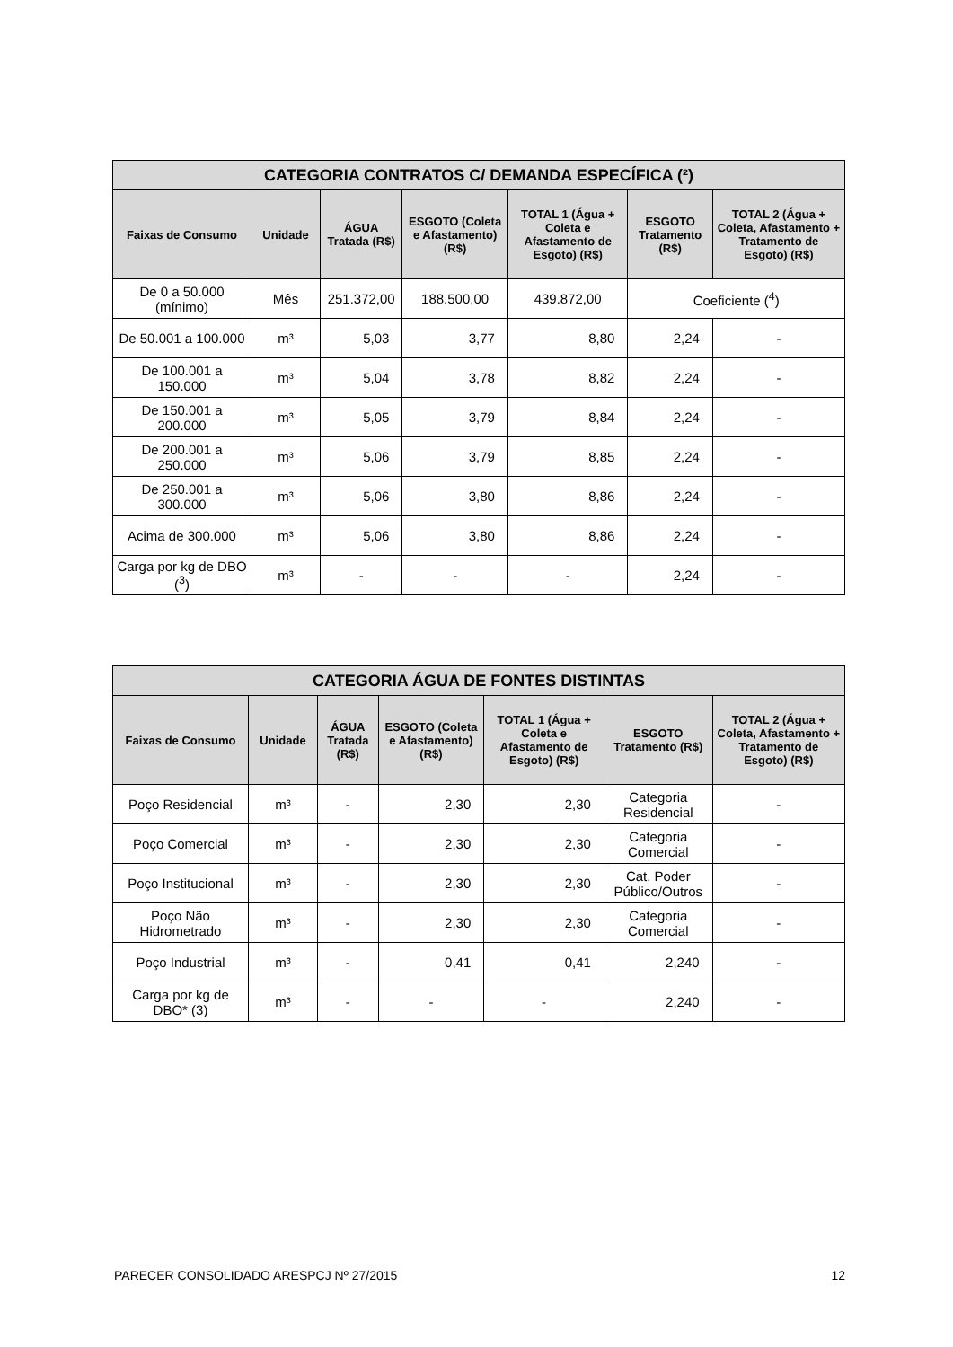| CATEGORIA CONTRATOS C/ DEMANDA ESPECÍFICA (²) | | | | | | |
| --- | --- | --- | --- | --- | --- | --- |
| Faixas de Consumo | Unidade | ÁGUA Tratada (R$) | ESGOTO (Coleta e Afastamento) (R$) | TOTAL 1 (Água + Coleta e Afastamento de Esgoto) (R$) | ESGOTO Tratamento (R$) | TOTAL 2 (Água + Coleta, Afastamento + Tratamento de Esgoto) (R$) |
| De 0 a 50.000 (mínimo) | Mês | 251.372,00 | 188.500,00 | 439.872,00 | Coeficiente (<sup>4</sup>) | |
| De 50.001 a 100.000 | m³ | 5,03 | 3,77 | 8,80 | 2,24 | - |
| De 100.001 a 150.000 | m³ | 5,04 | 3,78 | 8,82 | 2,24 | - |
| De 150.001 a 200.000 | m³ | 5,05 | 3,79 | 8,84 | 2,24 | - |
| De 200.001 a 250.000 | m³ | 5,06 | 3,79 | 8,85 | 2,24 | - |
| De 250.001 a 300.000 | m³ | 5,06 | 3,80 | 8,86 | 2,24 | - |
| Acima de 300.000 | m³ | 5,06 | 3,80 | 8,86 | 2,24 | - |
| Carga por kg de DBO (<sup>3</sup>) | m³ | - | - | - | 2,24 | - |
| CATEGORIA ÁGUA DE FONTES DISTINTAS | | | | | | |
| --- | --- | --- | --- | --- | --- | --- |
| Faixas de Consumo | Unidade | ÁGUA Tratada (R$) | ESGOTO (Coleta e Afastamento) (R$) | TOTAL 1 (Água + Coleta e Afastamento de Esgoto) (R$) | ESGOTO Tratamento (R$) | TOTAL 2 (Água + Coleta, Afastamento + Tratamento de Esgoto) (R$) |
| Poço Residencial | m³ | - | 2,30 | 2,30 | Categoria Residencial | - |
| Poço Comercial | m³ | - | 2,30 | 2,30 | Categoria Comercial | - |
| Poço Institucional | m³ | - | 2,30 | 2,30 | Cat. Poder Público/Outros | - |
| Poço Não Hidrometrado | m³ | - | 2,30 | 2,30 | Categoria Comercial | - |
| Poço Industrial | m³ | - | 0,41 | 0,41 | 2,240 | - |
| Carga por kg de DBO* (3) | m³ | - | - | - | 2,240 | - |
PARECER CONSOLIDADO ARESPCJ Nº 27/2015 12